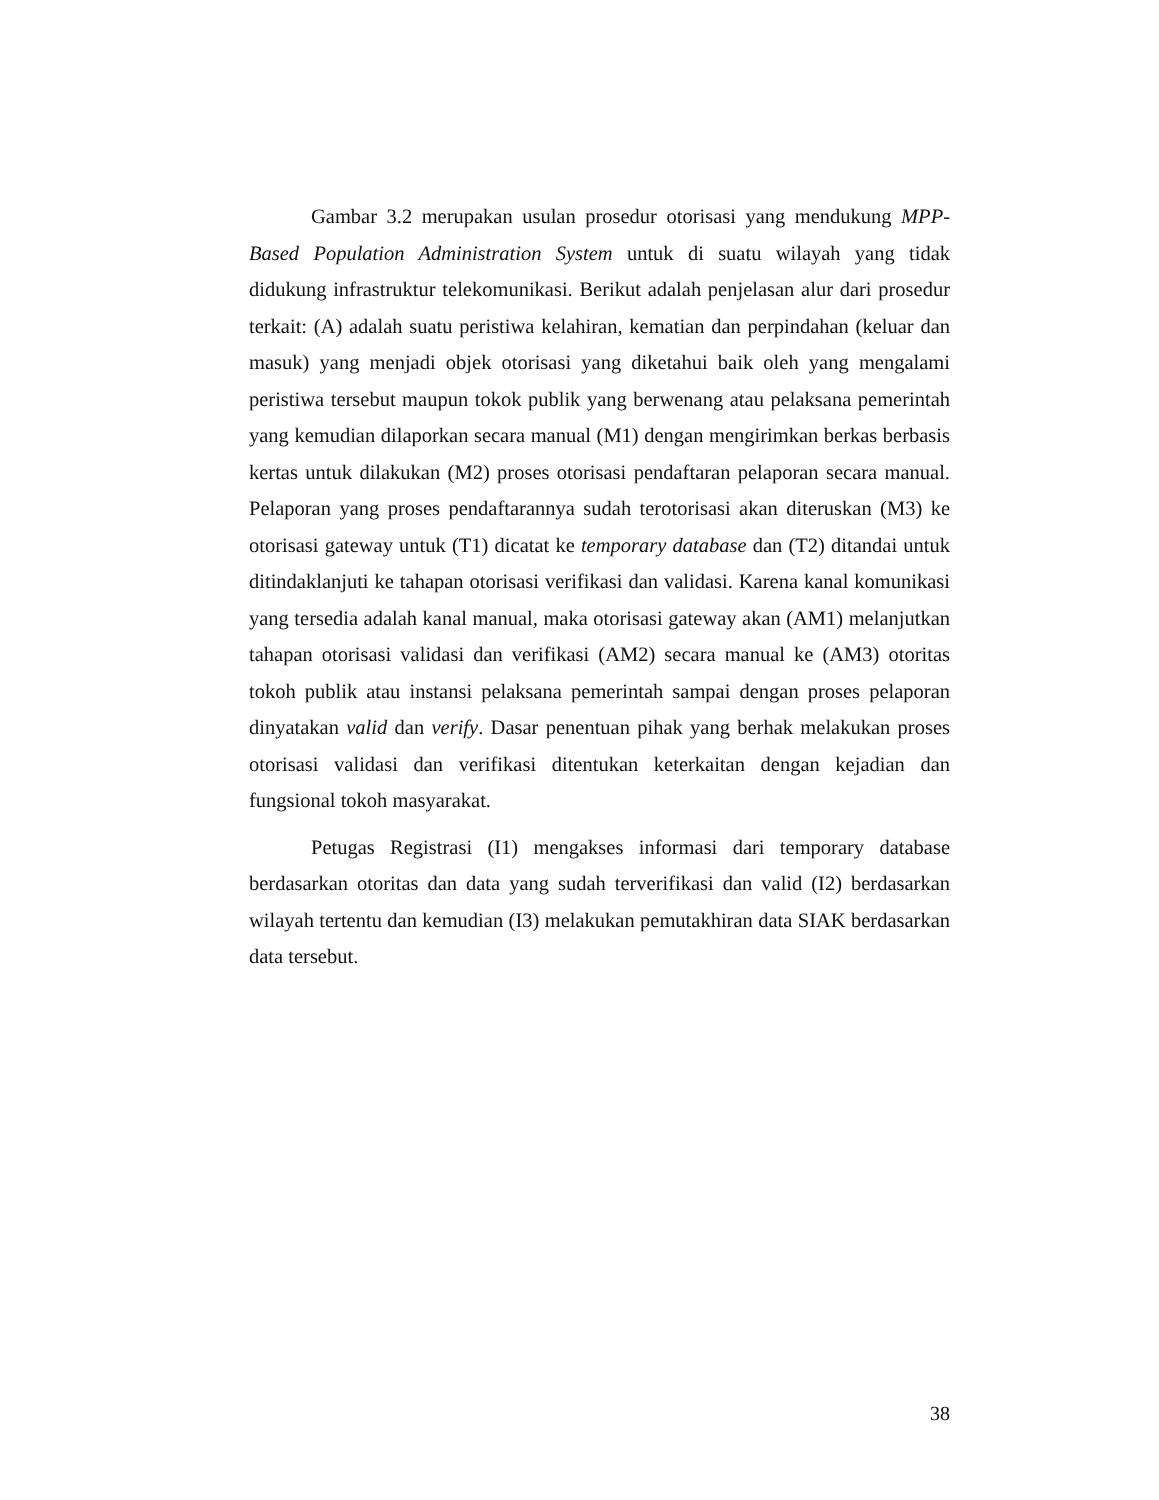Gambar 3.2 merupakan usulan prosedur otorisasi yang mendukung MPP-Based Population Administration System untuk di suatu wilayah yang tidak didukung infrastruktur telekomunikasi. Berikut adalah penjelasan alur dari prosedur terkait: (A) adalah suatu peristiwa kelahiran, kematian dan perpindahan (keluar dan masuk) yang menjadi objek otorisasi yang diketahui baik oleh yang mengalami peristiwa tersebut maupun tokok publik yang berwenang atau pelaksana pemerintah yang kemudian dilaporkan secara manual (M1) dengan mengirimkan berkas berbasis kertas untuk dilakukan (M2) proses otorisasi pendaftaran pelaporan secara manual. Pelaporan yang proses pendaftarannya sudah terotorisasi akan diteruskan (M3) ke otorisasi gateway untuk (T1) dicatat ke temporary database dan (T2) ditandai untuk ditindaklanjuti ke tahapan otorisasi verifikasi dan validasi. Karena kanal komunikasi yang tersedia adalah kanal manual, maka otorisasi gateway akan (AM1) melanjutkan tahapan otorisasi validasi dan verifikasi (AM2) secara manual ke (AM3) otoritas tokoh publik atau instansi pelaksana pemerintah sampai dengan proses pelaporan dinyatakan valid dan verify. Dasar penentuan pihak yang berhak melakukan proses otorisasi validasi dan verifikasi ditentukan keterkaitan dengan kejadian dan fungsional tokoh masyarakat.
Petugas Registrasi (I1) mengakses informasi dari temporary database berdasarkan otoritas dan data yang sudah terverifikasi dan valid (I2) berdasarkan wilayah tertentu dan kemudian (I3) melakukan pemutakhiran data SIAK berdasarkan data tersebut.
38